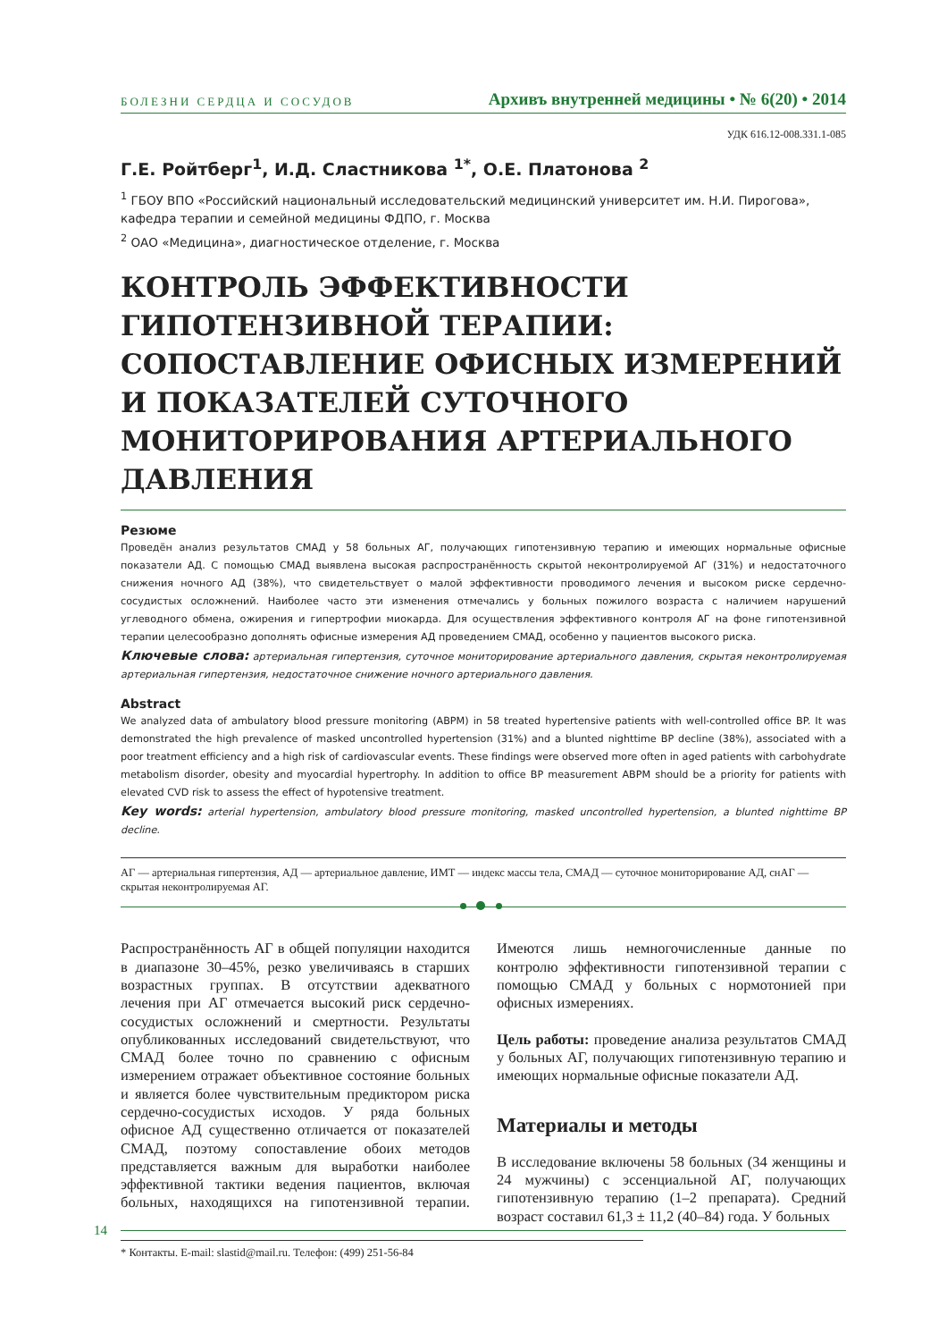БОЛЕЗНИ СЕРДЦА И СОСУДОВ Архивъ внутренней медицины • № 6(20) • 2014
УДК 616.12-008.331.1-085
Г.Е. Ройтберг<sup>1</sup>, И.Д. Сластникова <sup>1*</sup>, О.Е. Платонова <sup>2</sup>
<sup>1</sup> ГБОУ ВПО «Российский национальный исследовательский медицинский университет им. Н.И. Пирогова», кафедра терапии и семейной медицины ФДПО, г. Москва
<sup>2</sup> ОАО «Медицина», диагностическое отделение, г. Москва
КОНТРОЛЬ ЭФФЕКТИВНОСТИ ГИПОТЕНЗИВНОЙ ТЕРАПИИ: СОПОСТАВЛЕНИЕ ОФИСНЫХ ИЗМЕРЕНИЙ И ПОКАЗАТЕЛЕЙ СУТОЧНОГО МОНИТОРИ­РОВАНИЯ АРТЕРИАЛЬНОГО ДАВЛЕНИЯ
Резюме
Проведён анализ результатов СМАД у 58 больных АГ, получающих гипотензивную терапию и имеющих нормальные офисные показатели АД. С помощью СМАД выявлена высокая распространённость скрытой неконтролируемой АГ (31%) и недостаточного снижения ночного АД (38%), что свидетельствует о малой эффективности проводимого лечения и высоком риске сердечно-сосудистых осложнений. Наиболее часто эти изменения отмечались у больных пожилого возраста с наличием нарушений углеводного обмена, ожирения и гипертрофии миокарда. Для осуществления эффективного контроля АГ на фоне гипотензивной терапии целесообразно дополнять офисные измерения АД проведением СМАД, особенно у пациентов высокого риска.
Ключевые слова: артериальная гипертензия, суточное мониторирование артериального давления, скрытая неконтролируемая артериальная гипертензия, недостаточное снижение ночного артериального давления.
Abstract
We analyzed data of ambulatory blood pressure monitoring (ABPM) in 58 treated hypertensive patients with well-controlled office BP. It was demonstrated the high prevalence of masked uncontrolled hypertension (31%) and a blunted nighttime BP decline (38%), associated with a poor treatment efficiency and a high risk of cardiovascular events. These findings were observed more often in aged patients with carbohydrate metabolism disorder, obesity and myocardial hypertrophy. In addition to office BP measurement ABPM should be a priority for patients with elevated CVD risk to assess the effect of hypotensive treatment.
Key words: arterial hypertension, ambulatory blood pressure monitoring, masked uncontrolled hypertension, a blunted nighttime BP decline.
АГ — артериальная гипертензия, АД — артериальное давление, ИМТ — индекс массы тела, СМАД — суточное мониторирование АД, снАГ — скрытая неконтролируемая АГ.
Распространённость АГ в общей популяции находится в диапазоне 30–45%, резко увеличиваясь в старших возрастных группах. В отсутствии адекватного лечения при АГ отмечается высокий риск сердечно-сосудистых осложнений и смертности. Результаты опубликованных исследований свидетельствуют, что СМАД более точно по сравнению с офисным измерением отражает объективное состояние больных и является более чувствительным предиктором риска сердечно-сосудистых исходов. У ряда больных офисное АД существенно отличается от показателей СМАД, поэтому сопоставление обоих методов представляется важным для выработки наиболее эффективной тактики ведения пациентов, включая больных, находящихся на гипотензивной терапии. Имеются лишь немногочисленные данные по контролю эффективности гипотензивной терапии с помощью СМАД у больных с нормотонией при офисных измерениях.
Цель работы: проведение анализа результатов СМАД у больных АГ, получающих гипотензивную терапию и имеющих нормальные офисные показатели АД.
Материалы и методы
В исследование включены 58 больных (34 женщины и 24 мужчины) с эссенциальной АГ, получающих гипотензивную терапию (1–2 препарата). Средний возраст составил 61,3 ± 11,2 (40–84) года. У больных
* Контакты. E-mail: slastid@mail.ru. Телефон: (499) 251-56-84
14